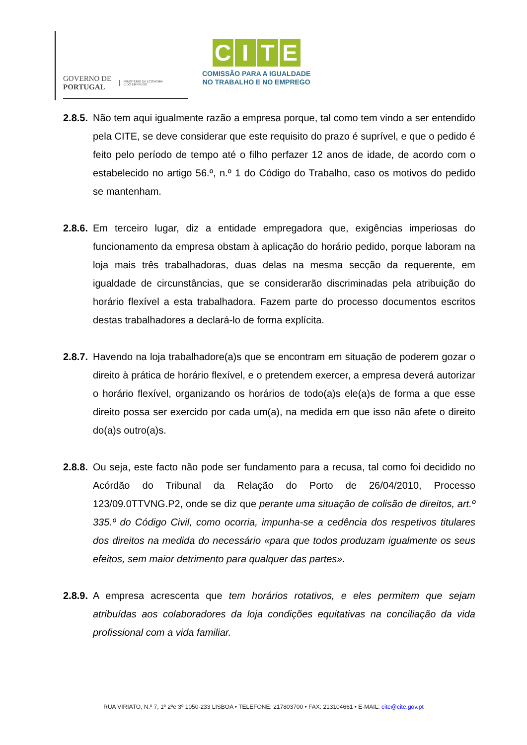GOVERNO DE
PORTUGAL
MINISTÉRIO DA ECONOMIA
E DO EMPREGO
CITE
COMISSÃO PARA A IGUALDADE
NO TRABALHO E NO EMPREGO
2.8.5.
Não tem aqui igualmente razão a empresa porque, tal como tem vindo a ser entendido pela CITE, se deve considerar que este requisito do prazo é suprível, e que o pedido é feito pelo período de tempo até o filho perfazer 12 anos de idade, de acordo com o estabelecido no artigo 56.º, n.º 1 do Código do Trabalho, caso os motivos do pedido se mantenham.
2.8.6.
Em terceiro lugar, diz a entidade empregadora que, exigências imperiosas do funcionamento da empresa obstam à aplicação do horário pedido, porque laboram na loja mais três trabalhadoras, duas delas na mesma secção da requerente, em igualdade de circunstâncias, que se considerarão discriminadas pela atribuição do horário flexível a esta trabalhadora. Fazem parte do processo documentos escritos destas trabalhadores a declará-lo de forma explícita.
2.8.7.
Havendo na loja trabalhadore(a)s que se encontram em situação de poderem gozar o direito à prática de horário flexível, e o pretendem exercer, a empresa deverá autorizar o horário flexível, organizando os horários de todo(a)s ele(a)s de forma a que esse direito possa ser exercido por cada um(a), na medida em que isso não afete o direito do(a)s outro(a)s.
2.8.8.
Ou seja, este facto não pode ser fundamento para a recusa, tal como foi decidido no Acórdão do Tribunal da Relação do Porto de 26/04/2010, Processo 123/09.0TTVNG.P2, onde se diz que perante uma situação de colisão de direitos, art.º 335.º do Código Civil, como ocorria, impunha-se a cedência dos respetivos titulares dos direitos na medida do necessário «para que todos produzam igualmente os seus efeitos, sem maior detrimento para qualquer das partes».
2.8.9.
A empresa acrescenta que tem horários rotativos, e eles permitem que sejam atribuídas aos colaboradores da loja condições equitativas na conciliação da vida profissional com a vida familiar.
RUA VIRIATO, N.º 7, 1º 2ºe 3º 1050-233 LISBOA • TELEFONE: 217803700 • FAX: 213104661 • E-MAIL: cite@cite.gov.pt